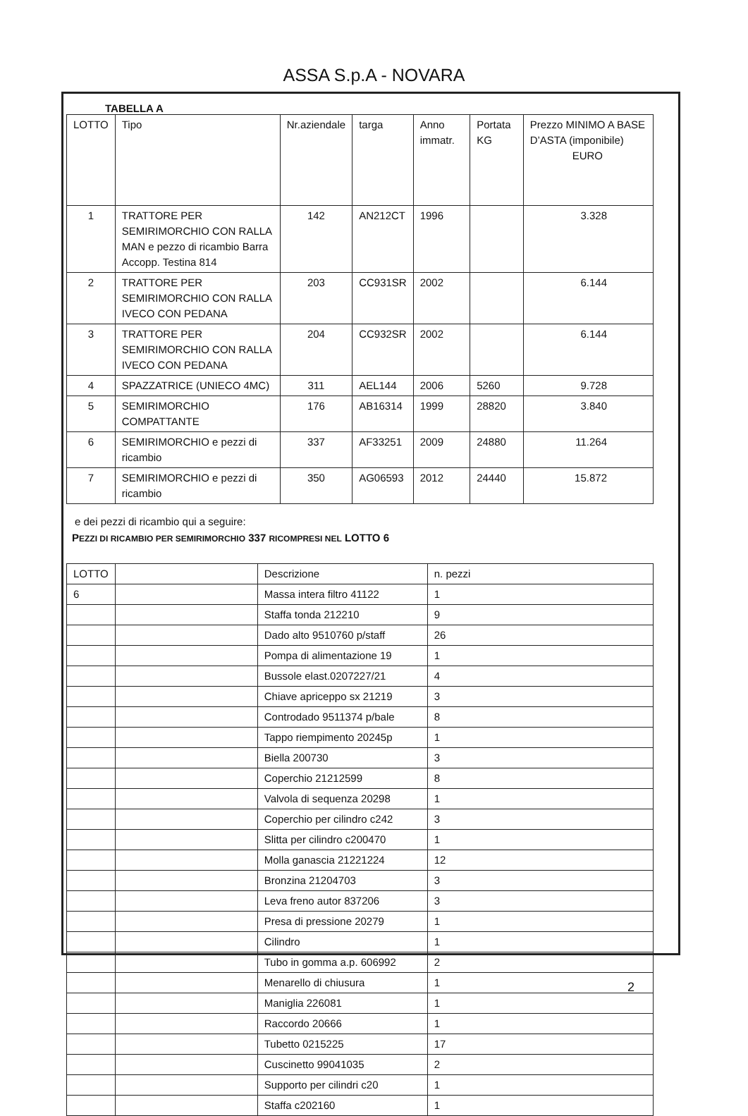ASSA S.p.A - NOVARA
TABELLA A
| LOTTO | Tipo | Nr.aziendale | targa | Anno immatr. | Portata KG | Prezzo MINIMO A BASE D’ASTA (imponibile) EURO |
| --- | --- | --- | --- | --- | --- | --- |
| 1 | TRATTORE PER SEMIRIMORCHIO CON RALLA MAN e pezzo di ricambio Barra Accopp. Testina 814 | 142 | AN212CT | 1996 | | 3.328 |
| 2 | TRATTORE PER SEMIRIMORCHIO CON RALLA IVECO CON PEDANA | 203 | CC931SR | 2002 | | 6.144 |
| 3 | TRATTORE PER SEMIRIMORCHIO CON RALLA IVECO CON PEDANA | 204 | CC932SR | 2002 | | 6.144 |
| 4 | SPAZZATRICE (UNIECO 4MC) | 311 | AEL144 | 2006 | 5260 | 9.728 |
| 5 | SEMIRIMORCHIO COMPATTANTE | 176 | AB16314 | 1999 | 28820 | 3.840 |
| 6 | SEMIRIMORCHIO e pezzi di ricambio | 337 | AF33251 | 2009 | 24880 | 11.264 |
| 7 | SEMIRIMORCHIO e pezzi di ricambio | 350 | AG06593 | 2012 | 24440 | 15.872 |
e dei pezzi di ricambio qui a seguire:
PEZZI DI RICAMBIO PER SEMIRIMORCHIO 337 RICOMPRESI NEL LOTTO 6
| LOTTO | | Descrizione | n. pezzi |
| 6 | | Massa intera filtro 41122 | 1 |
| | | Staffa tonda 212210 | 9 |
| | | Dado alto 9510760 p/staff | 26 |
| | | Pompa di alimentazione 19 | 1 |
| | | Bussole elast.0207227/21 | 4 |
| | | Chiave apriceppo sx 21219 | 3 |
| | | Controdado 9511374 p/bale | 8 |
| | | Tappo riempimento 20245p | 1 |
| | | Biella 200730 | 3 |
| | | Coperchio 21212599 | 8 |
| | | Valvola di sequenza 20298 | 1 |
| | | Coperchio per cilindro c242 | 3 |
| | | Slitta per cilindro c200470 | 1 |
| | | Molla ganascia 21221224 | 12 |
| | | Bronzina 21204703 | 3 |
| | | Leva freno autor 837206 | 3 |
| | | Presa di pressione 20279 | 1 |
| | | Cilindro | 1 |
| | | Tubo in gomma a.p. 606992 | 2 |
| | | Menarello di chiusura | 1 |
| | | Maniglia 226081 | 1 |
| | | Raccordo 20666 | 1 |
| | | Tubetto 0215225 | 17 |
| | | Cuscinetto 99041035 | 2 |
| | | Supporto per cilindri c20 | 1 |
| | | Staffa c202160 | 1 |
2